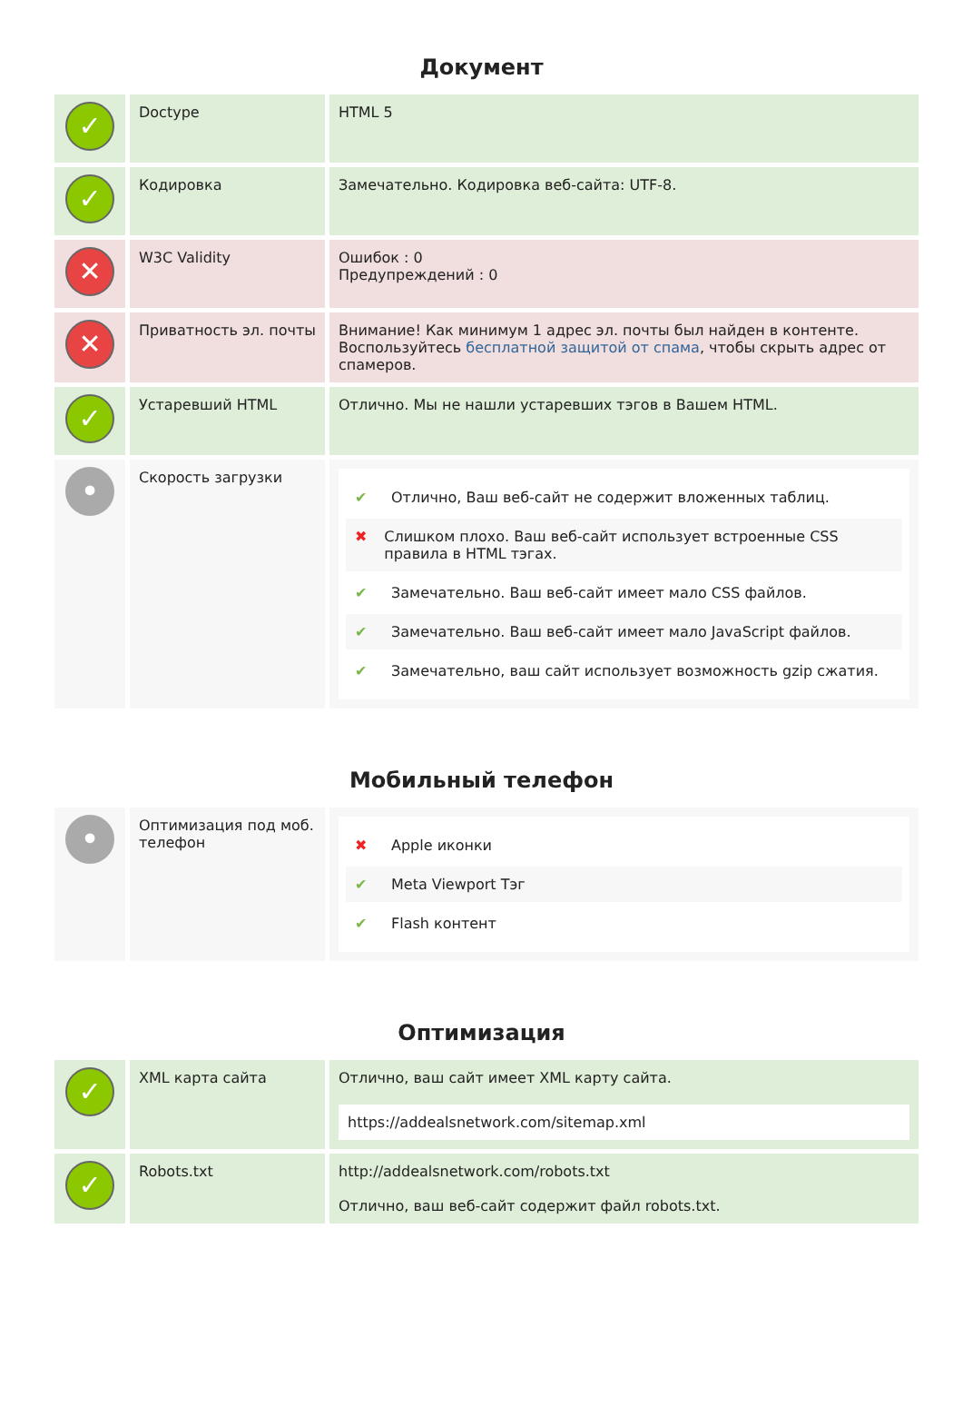Документ
| ✓ | Doctype | HTML 5 |
| ✓ | Кодировка | Замечательно. Кодировка веб-сайта: UTF-8. |
| ✕ | W3C Validity | Ошибок : 0 Предупреждений : 0 |
| ✕ | Приватность эл. почты | Внимание! Как минимум 1 адрес эл. почты был найден в контенте. Воспользуйтесь бесплатной защитой от спама , чтобы скрыть адрес от спамеров. |
| ✓ | Устаревший HTML | Отлично. Мы не нашли устаревших тэгов в Вашем HTML. |
| • | Скорость загрузки | ✔ Отлично, Ваш веб-сайт не содержит вложенных таблиц. ✖ Слишком плохо. Ваш веб-сайт использует встроенные CSS правила в HTML тэгах. ✔ Замечательно. Ваш веб-сайт имеет мало CSS файлов. ✔ Замечательно. Ваш веб-сайт имеет мало JavaScript файлов. ✔ Замечательно, ваш сайт использует возможность gzip сжатия. |
Мобильный телефон
| • | Оптимизация под моб. телефон | ✖ Apple иконки ✔ Meta Viewport Тэг ✔ Flash контент |
Оптимизация
| ✓ | XML карта сайта | Отлично, ваш сайт имеет XML карту сайта. https://addealsnetwork.com/sitemap.xml |
| ✓ | Robots.txt | http://addealsnetwork.com/robots.txt Отлично, ваш веб-сайт содержит файл robots.txt. |